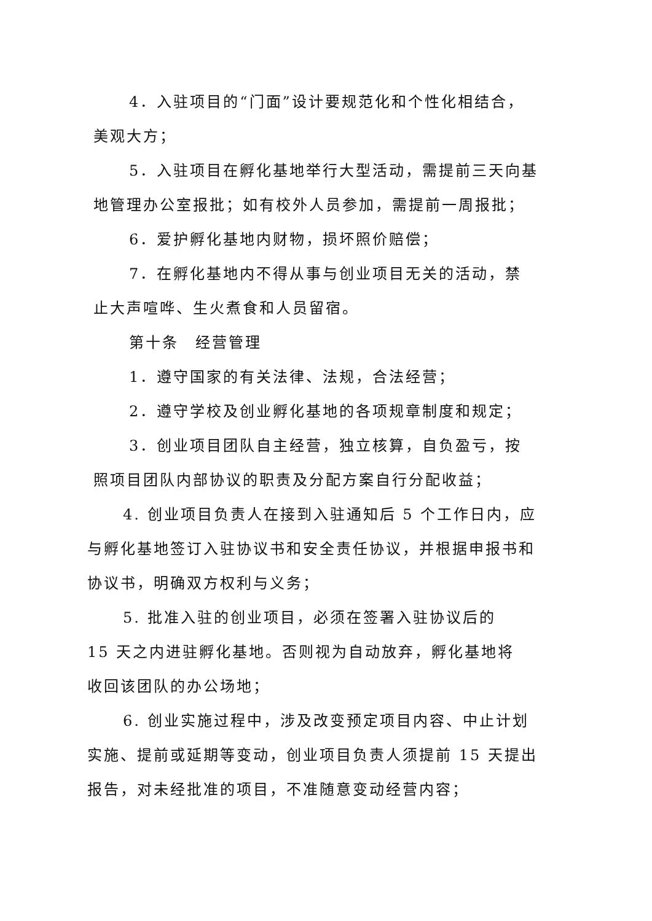4．入驻项目的“门面”设计要规范化和个性化相结合，
美观大方；
5．入驻项目在孵化基地举行大型活动，需提前三天向基
地管理办公室报批；如有校外人员参加，需提前一周报批；
6．爱护孵化基地内财物，损坏照价赔偿；
7．在孵化基地内不得从事与创业项目无关的活动，禁
止大声喧哗、生火煮食和人员留宿。
第十条　经营管理
1．遵守国家的有关法律、法规，合法经营；
2．遵守学校及创业孵化基地的各项规章制度和规定；
3．创业项目团队自主经营，独立核算，自负盈亏，按
照项目团队内部协议的职责及分配方案自行分配收益；
4. 创业项目负责人在接到入驻通知后 5 个工作日内，应
与孵化基地签订入驻协议书和安全责任协议，并根据申报书和
协议书，明确双方权利与义务；
5. 批准入驻的创业项目，必须在签署入驻协议后的
15 天之内进驻孵化基地。否则视为自动放弃，孵化基地将
收回该团队的办公场地；
6. 创业实施过程中，涉及改变预定项目内容、中止计划
实施、提前或延期等变动，创业项目负责人须提前 15 天提出
报告，对未经批准的项目，不准随意变动经营内容；